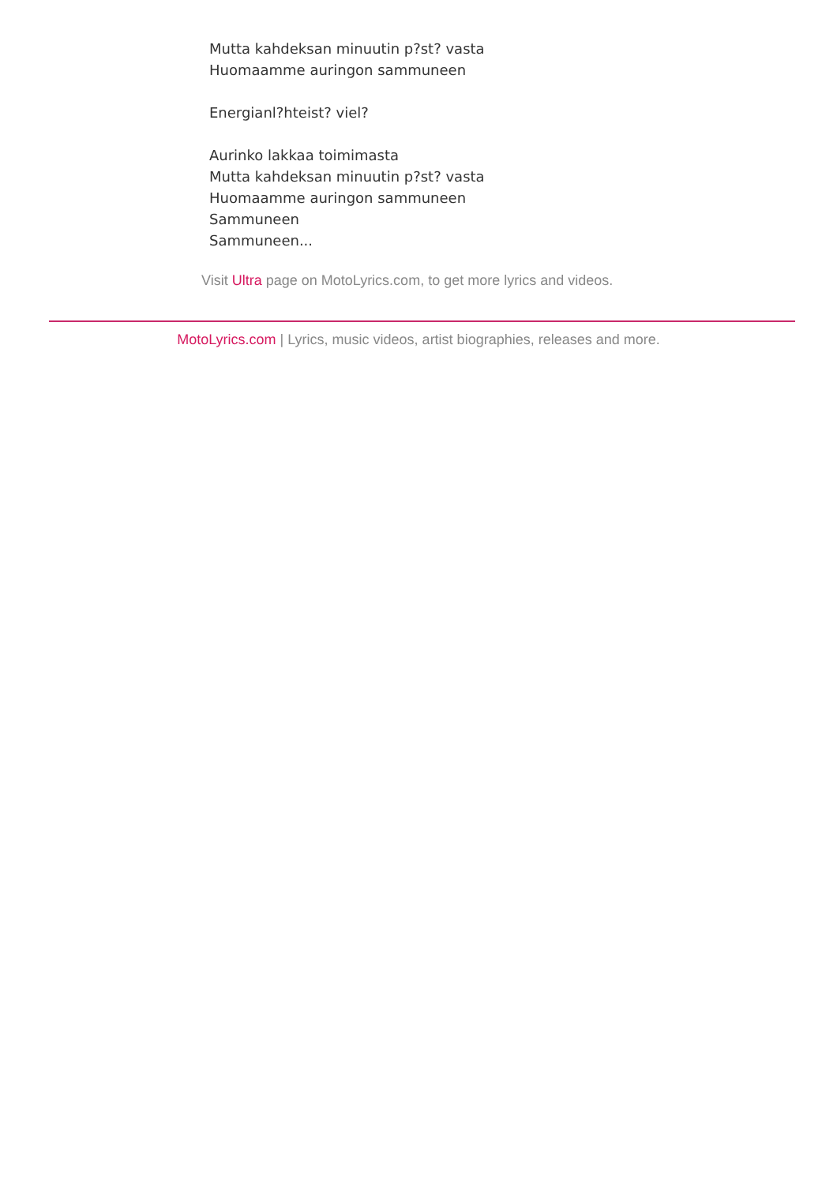Mutta kahdeksan minuutin p?st? vasta
Huomaamme auringon sammuneen
Energianl?hteist? viel?
Aurinko lakkaa toimimasta
Mutta kahdeksan minuutin p?st? vasta
Huomaamme auringon sammuneen
Sammuneen
Sammuneen...
Visit Ultra page on MotoLyrics.com, to get more lyrics and videos.
MotoLyrics.com | Lyrics, music videos, artist biographies, releases and more.